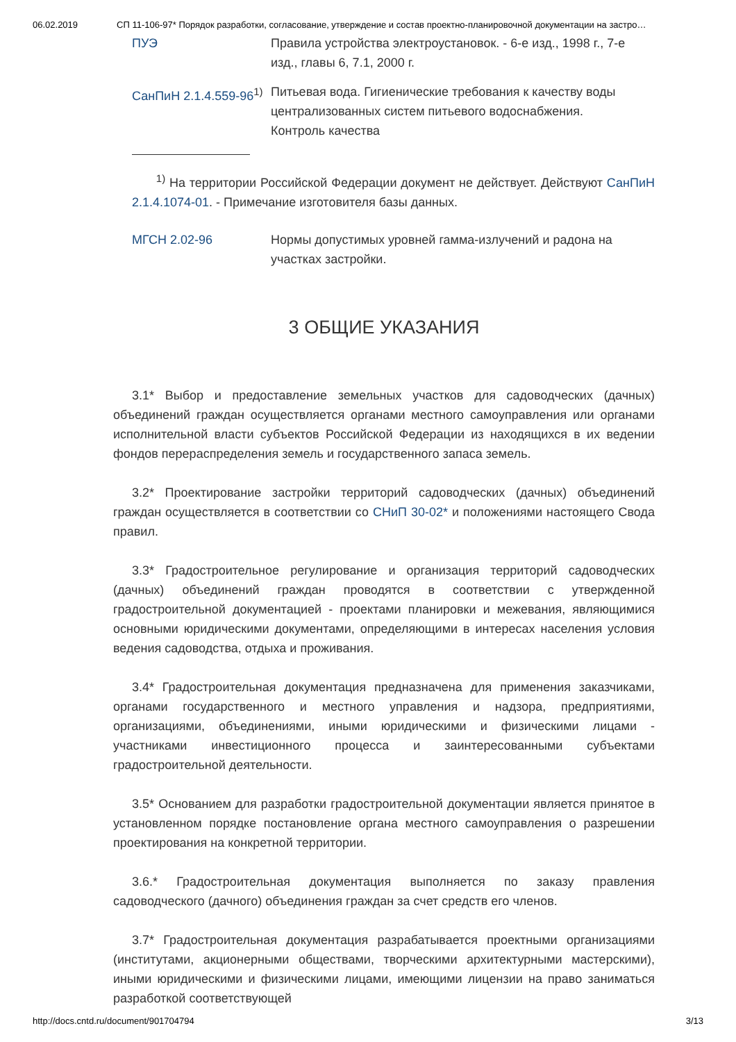06.02.2019 СП 11-106-97* Порядок разработки, согласование, утверждение и состав проектно-планировочной документации на застро…
ПУЭ Правила устройства электроустановок. - 6-е изд., 1998 г., 7-е изд., главы 6, 7.1, 2000 г.
СанПиН 2.1.4.559-96<sup>1)</sup>
Питьевая вода. Гигиенические требования к качеству воды централизованных систем питьевого водоснабжения. Контроль качества
<sup>1)</sup> На территории Российской Федерации документ не действует. Действуют СанПиН 2.1.4.1074-01. - Примечание изготовителя базы данных.
МГСН 2.02-96 Нормы допустимых уровней гамма-излучений и радона на участках застройки.
3 ОБЩИЕ УКАЗАНИЯ
3.1* Выбор и предоставление земельных участков для садоводческих (дачных) объединений граждан осуществляется органами местного самоуправления или органами исполнительной власти субъектов Российской Федерации из находящихся в их ведении фондов перераспределения земель и государственного запаса земель.
3.2* Проектирование застройки территорий садоводческих (дачных) объединений граждан осуществляется в соответствии со СНиП 30-02* и положениями настоящего Свода правил.
3.3* Градостроительное регулирование и организация территорий садоводческих (дачных) объединений граждан проводятся в соответствии с утвержденной градостроительной документацией - проектами планировки и межевания, являющимися основными юридическими документами, определяющими в интересах населения условия ведения садоводства, отдыха и проживания.
3.4* Градостроительная документация предназначена для применения заказчиками, органами государственного и местного управления и надзора, предприятиями, организациями, объединениями, иными юридическими и физическими лицами - участниками инвестиционного процесса и заинтересованными субъектами градостроительной деятельности.
3.5* Основанием для разработки градостроительной документации является принятое в установленном порядке постановление органа местного самоуправления о разрешении проектирования на конкретной территории.
3.6.* Градостроительная документация выполняется по заказу правления садоводческого (дачного) объединения граждан за счет средств его членов.
3.7* Градостроительная документация разрабатывается проектными организациями (институтами, акционерными обществами, творческими архитектурными мастерскими), иными юридическими и физическими лицами, имеющими лицензии на право заниматься разработкой соответствующей
http://docs.cntd.ru/document/901704794 3/13